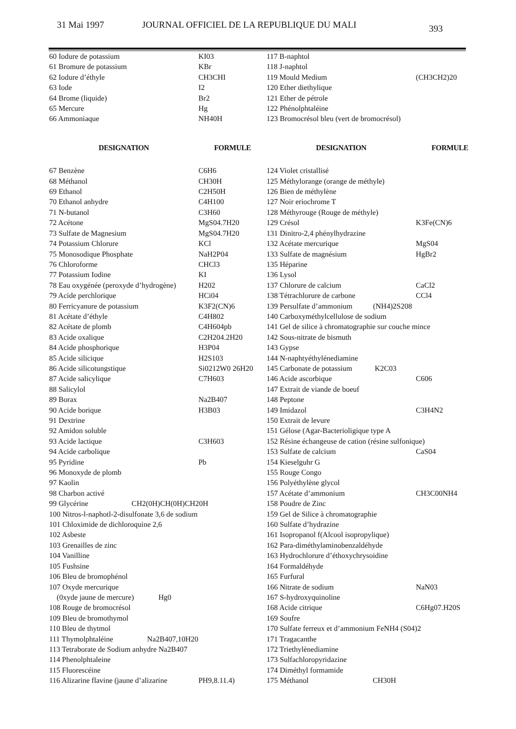31 Mai 1997 JOURNAL OFFICIEL DE LA REPUBLIQUE DU MALI
393
| 60 Iodure de potassium | KI03 |
| 61 Bromure de potassium | KBr |
| 62 Iodure d’éthyle | CH3CHI |
| 63 Iode | I2 |
| 64 Brome (liquide) | Br2 |
| 65 Mercure | Hg |
| 66 Ammoniaque | NH40H |
| DESIGNATION | FORMULE |
| 67 Benzène | C6H6 |
| 68 Méthanol | CH30H |
| 69 Ethanol | C2H50H |
| 70 Ethanol anhydre | C4H100 |
| 71 N-butanol | C3H60 |
| 72 Acétone | MgS04.7H20 |
| 73 Sulfate de Magnesium | MgS04.7H20 |
| 74 Potassium Chlorure | KCl |
| 75 Monosodique Phosphate | NaH2P04 |
| 76 Chloroforme | CHCl3 |
| 77 Potassium Iodine | KI |
| 78 Eau oxygénée (peroxyde d’hydrogène) | H202 |
| 79 Acide perchlorique | HCi04 |
| 80 Ferricyanure de potassium | K3F2(CN)6 |
| 81 Acétate d’éthyle | C4H802 |
| 82 Acétate de plomb | C4H604pb |
| 83 Acide oxalique | C2H204.2H20 |
| 84 Acide phosphorique | H3P04 |
| 85 Acide silicique | H2S103 |
| 86 Acide silicotungstique | Si0212W0 26H20 |
| 87 Acide salicylique | C7H603 |
| 88 Salicylol | |
| 89 Borax | Na2B407 |
| 90 Acide borique | H3B03 |
| 91 Dextrine | |
| 92 Amidon soluble | |
| 93 Acide lactique | C3H603 |
| 94 Acide carbolique | |
| 95 Pyridine | Pb |
| 96 Monoxyde de plomb | |
| 97 Kaolin | |
| 98 Charbon activé | |
| 99 Glycérine CH2(0H)CH(0H)CH20H | |
| 100 Nitros-l-naphotl-2-disulfonate 3,6 de sodium | |
| 101 Chloximide de dichloroquine 2,6 | |
| 102 Asbeste | |
| 103 Grenailles de zinc | |
| 104 Vanilline | |
| 105 Fushsine | |
| 106 Bleu de bromophénol | |
| 107 Oxyde mercurique | |
| (0xyde jaune de mercure) Hg0 | |
| 108 Rouge de bromocrésol | |
| 109 Bleu de bromothymol | |
| 110 Bleu de thytmol | |
| 111 Thymolphtaléine Na2B407,10H20 | |
| 113 Tetraborate de Sodium anhydre Na2B407 | |
| 114 Phenolphtaleine | |
| 115 Fluorescéine | |
| 116 Alizarine flavine (jaune d’alizarine | PH9,8.11.4) |
| 117 B-naphtol | |
| 118 J-naphtol | |
| 119 Mould Medium | (CH3CH2)20 |
| 120 Ether diethylique | |
| 121 Ether de pétrole | |
| 122 Phénolphtaléine | |
| 123 Bromocrésol bleu (vert de bromocrésol) | |
| DESIGNATION | FORMULE |
| 124 Violet cristallisé | |
| 125 Méthylorange (orange de méthyle) | |
| 126 Bien de méthylène | |
| 127 Noir eriochrome T | |
| 128 Méthyrouge (Rouge de méthyle) | |
| 129 Crésol | K3Fe(CN)6 |
| 131 Dinitro-2,4 phénylhydrazine | |
| 132 Acétate mercurique | MgS04 |
| 133 Sulfate de magnésium | HgBr2 |
| 135 Héparine | |
| 136 Lysol | |
| 137 Chlorure de calcium | CaCl2 |
| 138 Tétrachlorure de carbone | CCl4 |
| 139 Persulfate d’ammonium (NH4)2S208 | |
| 140 Carboxyméthylcellulose de sodium | |
| 141 Gel de silice à chromatographie sur couche mince | |
| 142 Sous-nitrate de bismuth | |
| 143 Gypse | |
| 144 N-naphtyéthylénediamine | |
| 145 Carbonate de potassium K2C03 | |
| 146 Acide ascorbique | C606 |
| 147 Extrait de viande de boeuf | |
| 148 Peptone | |
| 149 Imidazol | C3H4N2 |
| 150 Extrait de levure | |
| 151 Gélose (Agar-Bacterioligique type A | |
| 152 Résine échangeuse de cation (résine sulfonique) | |
| 153 Sulfate de calcium | CaS04 |
| 154 Kieselguhr G | |
| 155 Rouge Congo | |
| 156 Polyéthylène glycol | |
| 157 Acétate d’ammonium | CH3C00NH4 |
| 158 Poudre de Zinc | |
| 159 Gel de Silice à chromatographie | |
| 160 Sulfate d’hydrazine | |
| 161 Isopropanol f(Alcool isopropylique) | |
| 162 Para-diméthylaminobenzaldéhyde | |
| 163 Hydrochlorure d’éthoxychrysoidine | |
| 164 Formaldéhyde | |
| 165 Furfural | |
| 166 Nitrate de sodium | NaN03 |
| 167 S-hydroxyquinoline | |
| 168 Acide citrique | C6Hg07.H20S |
| 169 Soufre | |
| 170 Sulfate ferreux et d’ammonium FeNH4 (S04)2 | |
| 171 Tragacanthe | |
| 172 Triethylènediamine | |
| 173 Sulfachloropyridazine | |
| 174 Diméthyl formamide | |
| 175 Méthanol CH30H | |